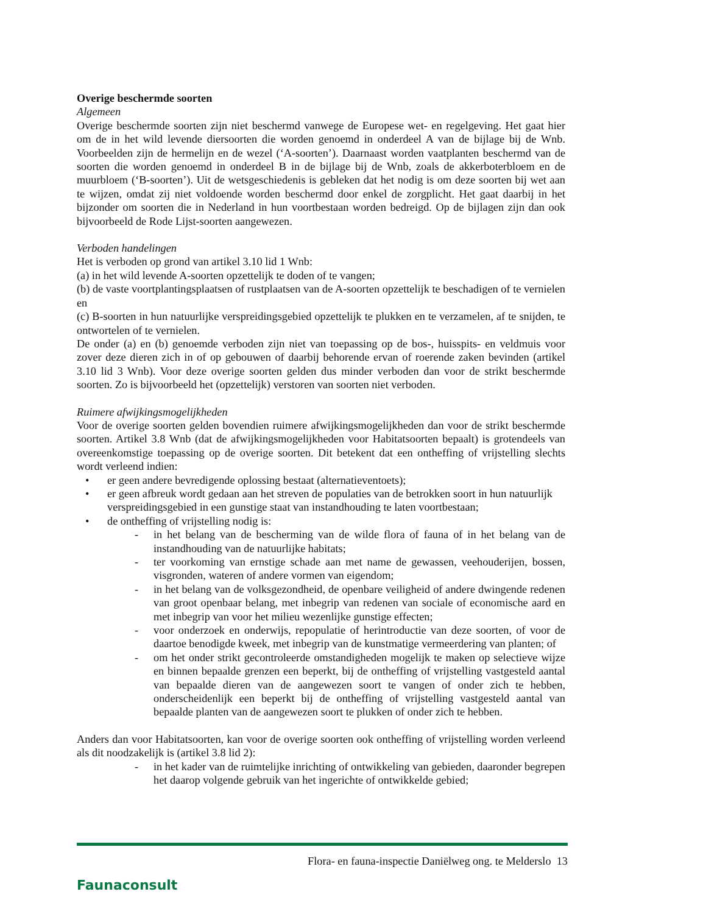Overige beschermde soorten
Algemeen
Overige beschermde soorten zijn niet beschermd vanwege de Europese wet- en regelgeving. Het gaat hier om de in het wild levende diersoorten die worden genoemd in onderdeel A van de bijlage bij de Wnb. Voorbeelden zijn de hermelijn en de wezel (‘A-soorten’). Daarnaast worden vaatplanten beschermd van de soorten die worden genoemd in onderdeel B in de bijlage bij de Wnb, zoals de akkerboterbloem en de muurbloem (‘B-soorten’). Uit de wetsgeschiedenis is gebleken dat het nodig is om deze soorten bij wet aan te wijzen, omdat zij niet voldoende worden beschermd door enkel de zorgplicht. Het gaat daarbij in het bijzonder om soorten die in Nederland in hun voortbestaan worden bedreigd. Op de bijlagen zijn dan ook bijvoorbeeld de Rode Lijst-soorten aangewezen.
Verboden handelingen
Het is verboden op grond van artikel 3.10 lid 1 Wnb:
(a) in het wild levende A-soorten opzettelijk te doden of te vangen;
(b) de vaste voortplantingsplaatsen of rustplaatsen van de A-soorten opzettelijk te beschadigen of te vernielen en
(c) B-soorten in hun natuurlijke verspreidingsgebied opzettelijk te plukken en te verzamelen, af te snijden, te ontwortelen of te vernielen.
De onder (a) en (b) genoemde verboden zijn niet van toepassing op de bos-, huisspits- en veldmuis voor zover deze dieren zich in of op gebouwen of daarbij behorende ervan of roerende zaken bevinden (artikel 3.10 lid 3 Wnb). Voor deze overige soorten gelden dus minder verboden dan voor de strikt beschermde soorten. Zo is bijvoorbeeld het (opzettelijk) verstoren van soorten niet verboden.
Ruimere afwijkingsmogelijkheden
Voor de overige soorten gelden bovendien ruimere afwijkingsmogelijkheden dan voor de strikt beschermde soorten. Artikel 3.8 Wnb (dat de afwijkingsmogelijkheden voor Habitatsoorten bepaalt) is grotendeels van overeenkomstige toepassing op de overige soorten. Dit betekent dat een ontheffing of vrijstelling slechts wordt verleend indien:
• er geen andere bevredigende oplossing bestaat (alternatieventoets);
• er geen afbreuk wordt gedaan aan het streven de populaties van de betrokken soort in hun natuurlijk verspreidingsgebied in een gunstige staat van instandhouding te laten voortbestaan;
• de ontheffing of vrijstelling nodig is:
- in het belang van de bescherming van de wilde flora of fauna of in het belang van de instandhouding van de natuurlijke habitats;
- ter voorkoming van ernstige schade aan met name de gewassen, veehouderijen, bossen, visgronden, wateren of andere vormen van eigendom;
- in het belang van de volksgezondheid, de openbare veiligheid of andere dwingende redenen van groot openbaar belang, met inbegrip van redenen van sociale of economische aard en met inbegrip van voor het milieu wezenlijke gunstige effecten;
- voor onderzoek en onderwijs, repopulatie of herintroductie van deze soorten, of voor de daartoe benodigde kweek, met inbegrip van de kunstmatige vermeerdering van planten; of
- om het onder strikt gecontroleerde omstandigheden mogelijk te maken op selectieve wijze en binnen bepaalde grenzen een beperkt, bij de ontheffing of vrijstelling vastgesteld aantal van bepaalde dieren van de aangewezen soort te vangen of onder zich te hebben, onderscheidenlijk een beperkt bij de ontheffing of vrijstelling vastgesteld aantal van bepaalde planten van de aangewezen soort te plukken of onder zich te hebben.
Anders dan voor Habitatsoorten, kan voor de overige soorten ook ontheffing of vrijstelling worden verleend als dit noodzakelijk is (artikel 3.8 lid 2):
- in het kader van de ruimtelijke inrichting of ontwikkeling van gebieden, daaronder begrepen het daarop volgende gebruik van het ingerichte of ontwikkelde gebied;
Faunaconsult
Flora- en fauna-inspectie Daniëlweg ong. te Melderslo 13